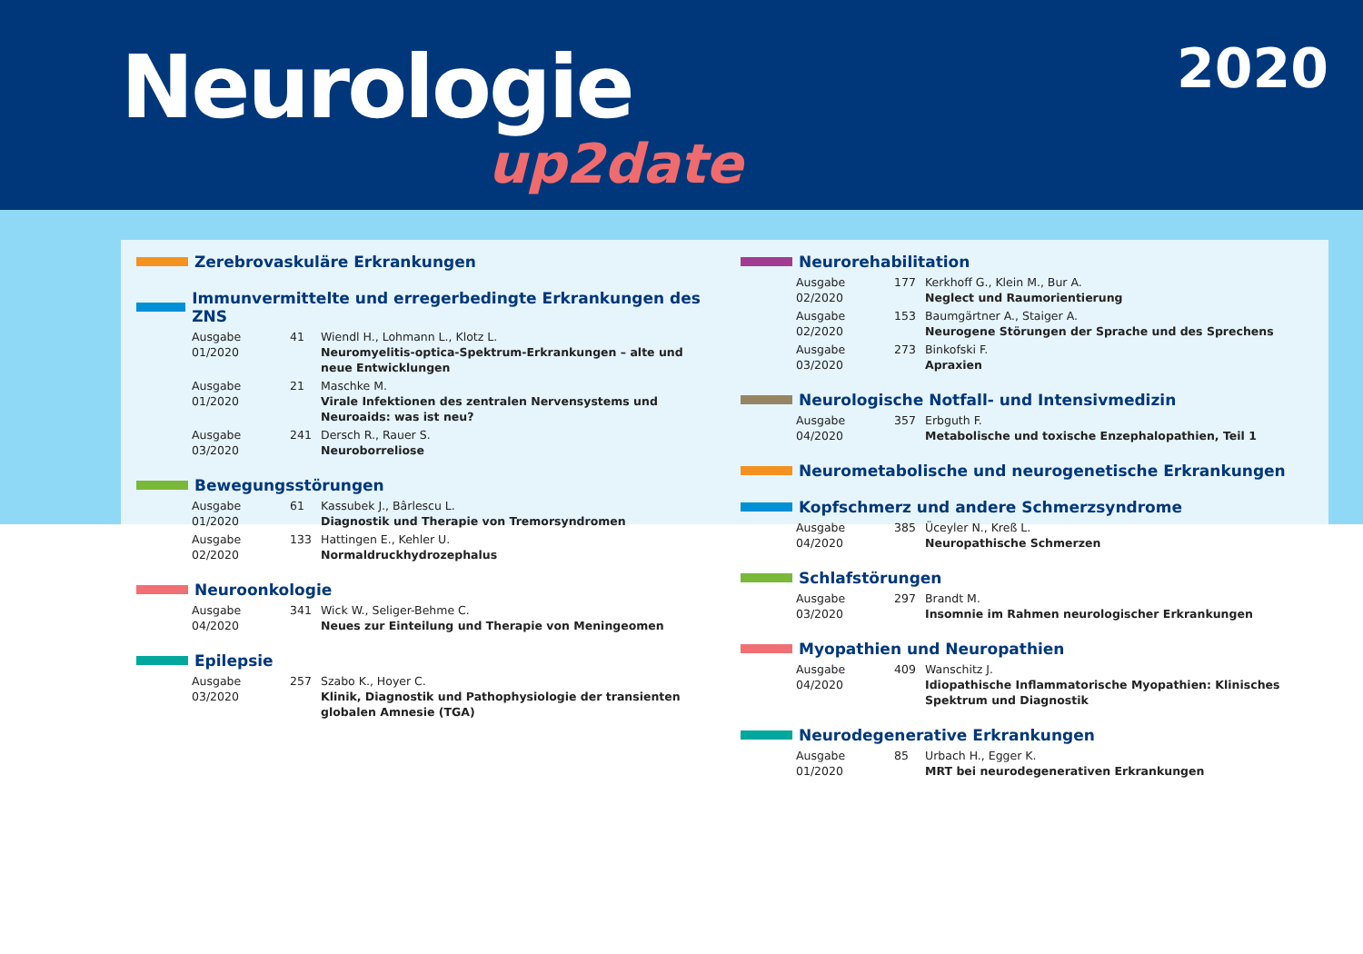Neurologie
up2date
2020
Zerebrovaskuläre Erkrankungen
Immunvermittelte und erregerbedingte Erkrankungen des ZNS
Ausgabe 01/2020
41 Wiendl H., Lohmann L., Klotz L.
Neuromyelitis-optica-Spektrum-Erkrankungen – alte und neue Entwicklungen
Ausgabe 01/2020
21 Maschke M.
Virale Infektionen des zentralen Nervensystems und Neuroaids: was ist neu?
Ausgabe 03/2020
241 Dersch R., Rauer S.
Neuroborreliose
Bewegungsstörungen
Ausgabe 01/2020
61 Kassubek J., Bârlescu L.
Diagnostik und Therapie von Tremorsyndromen
Ausgabe 02/2020
133 Hattingen E., Kehler U.
Normaldruckhydrozephalus
Neuroonkologie
Ausgabe 04/2020
341 Wick W., Seliger-Behme C.
Neues zur Einteilung und Therapie von Meningeomen
Epilepsie
Ausgabe 03/2020
257 Szabo K., Hoyer C.
Klinik, Diagnostik und Pathophysiologie der transienten globalen Amnesie (TGA)
Neurorehabilitation
Ausgabe 02/2020
177 Kerkhoff G., Klein M., Bur A.
Neglect und Raumorientierung
Ausgabe 02/2020
153 Baumgärtner A., Staiger A.
Neurogene Störungen der Sprache und des Sprechens
Ausgabe 03/2020
273 Binkofski F.
Apraxien
Neurologische Notfall- und Intensivmedizin
Ausgabe 04/2020
357 Erbguth F.
Metabolische und toxische Enzephalopathien, Teil 1
Neurometabolische und neurogenetische Erkrankungen
Kopfschmerz und andere Schmerzsyndrome
Ausgabe 04/2020
385 Üceyler N., Kreß L.
Neuropathische Schmerzen
Schlafstörungen
Ausgabe 03/2020
297 Brandt M.
Insomnie im Rahmen neurologischer Erkrankungen
Myopathien und Neuropathien
Ausgabe 04/2020
409 Wanschitz J.
Idiopathische Inflammatorische Myopathien: Klinisches Spektrum und Diagnostik
Neurodegenerative Erkrankungen
Ausgabe 01/2020
85 Urbach H., Egger K.
MRT bei neurodegenerativen Erkrankungen